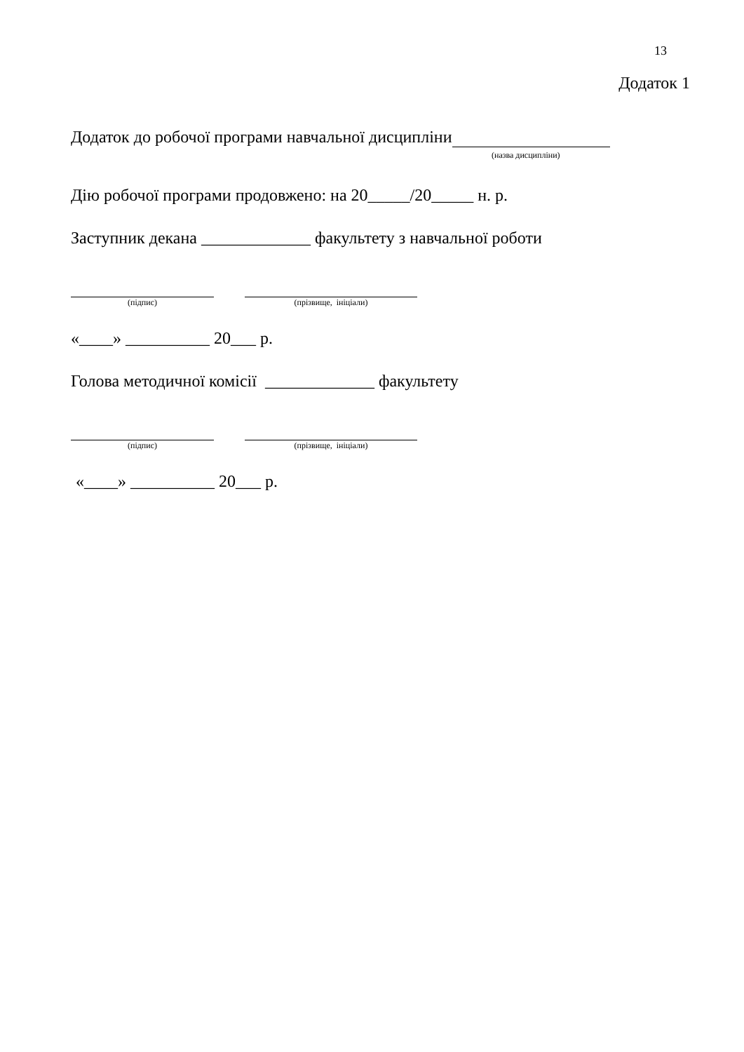13
Додаток 1
Додаток до робочої програми навчальної дисципліни
(назва дисципліни)
Дію робочої програми продовжено: на 20_____/20_____ н. р.
Заступник декана _____________ факультету з навчальної роботи
(підпис) (прізвище, ініціали)
«____» __________ 20___ р.
Голова методичної комісії _____________ факультету
(підпис) (прізвище, ініціали)
«____» __________ 20___ р.